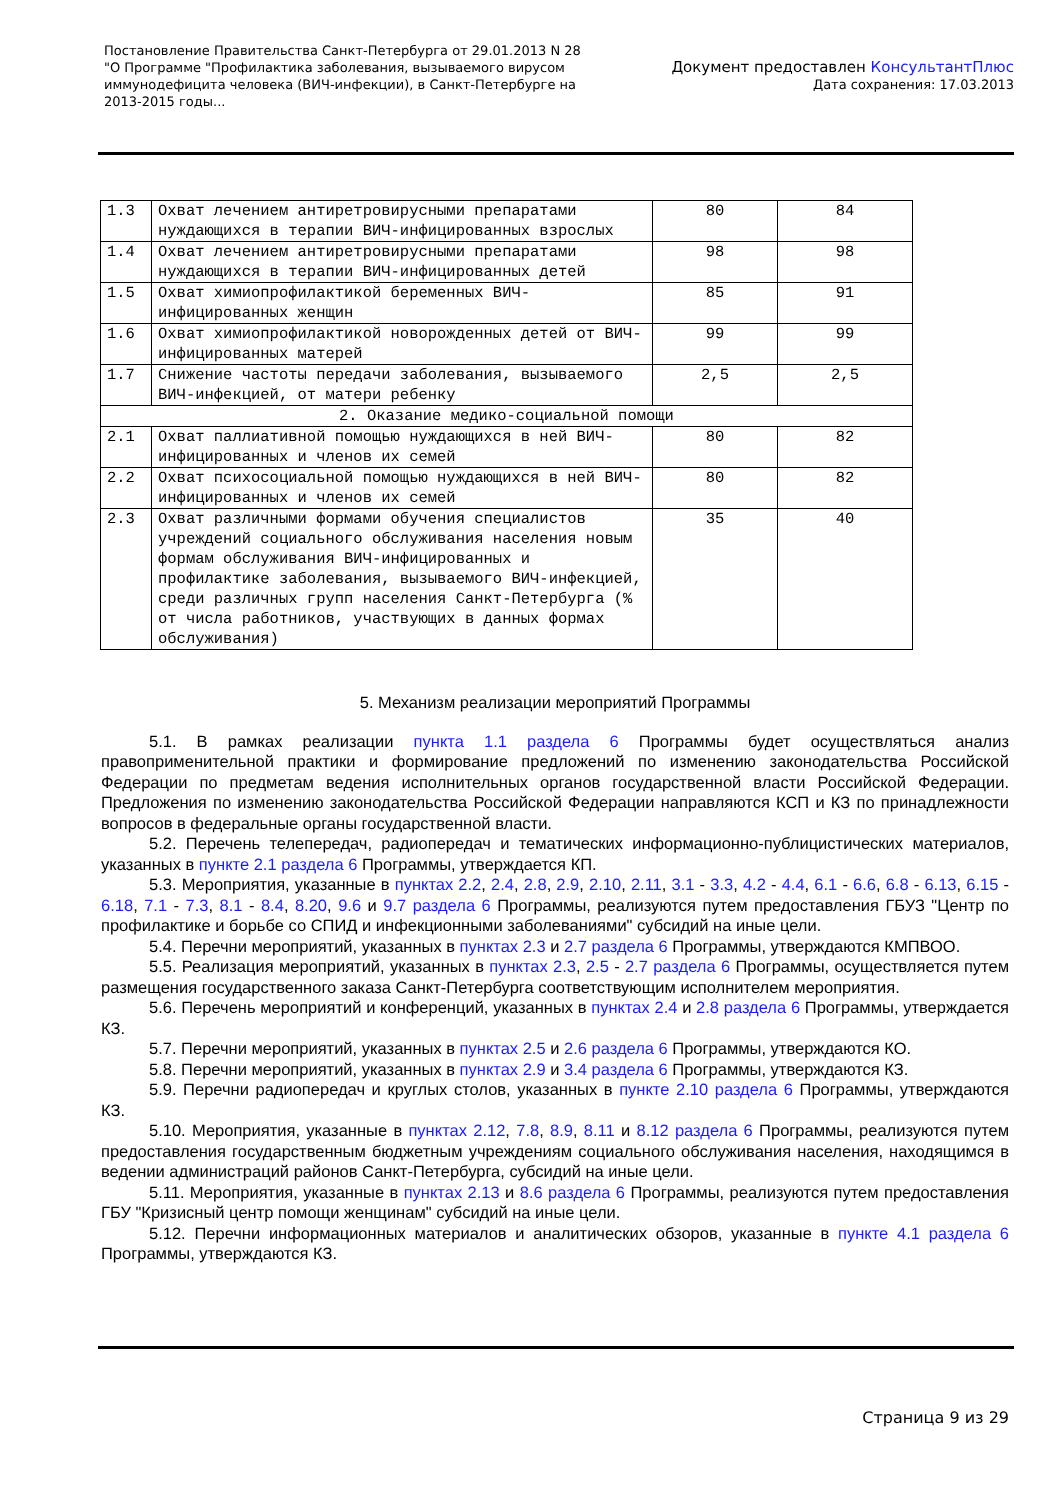Постановление Правительства Санкт-Петербурга от 29.01.2013 N 28
"О Программе "Профилактика заболевания, вызываемого вирусом
иммунодефицита человека (ВИЧ-инфекции), в Санкт-Петербурге на
2013-2015 годы...
Документ предоставлен КонсультантПлюс
Дата сохранения: 17.03.2013
| 1.3 | Охват лечением антиретровирусными препаратами нуждающихся в терапии ВИЧ-инфицированных взрослых | 80 | 84 |
| 1.4 | Охват лечением антиретровирусными препаратами нуждающихся в терапии ВИЧ-инфицированных детей | 98 | 98 |
| 1.5 | Охват химиопрофилактикой беременных ВИЧ-инфицированных женщин | 85 | 91 |
| 1.6 | Охват химиопрофилактикой новорожденных детей от ВИЧ-инфицированных матерей | 99 | 99 |
| 1.7 | Снижение частоты передачи заболевания, вызываемого ВИЧ-инфекцией, от матери ребенку | 2,5 | 2,5 |
| 2. Оказание медико-социальной помощи | | | |
| 2.1 | Охват паллиативной помощью нуждающихся в ней ВИЧ-инфицированных и членов их семей | 80 | 82 |
| 2.2 | Охват психосоциальной помощью нуждающихся в ней ВИЧ-инфицированных и членов их семей | 80 | 82 |
| 2.3 | Охват различными формами обучения специалистов учреждений социального обслуживания населения новым формам обслуживания ВИЧ-инфицированных и профилактике заболевания, вызываемого ВИЧ-инфекцией, среди различных групп населения Санкт-Петербурга (% от числа работников, участвующих в данных формах обслуживания) | 35 | 40 |
5. Механизм реализации мероприятий Программы
5.1. В рамках реализации пункта 1.1 раздела 6 Программы будет осуществляться анализ правоприменительной практики и формирование предложений по изменению законодательства Российской Федерации по предметам ведения исполнительных органов государственной власти Российской Федерации. Предложения по изменению законодательства Российской Федерации направляются КСП и КЗ по принадлежности вопросов в федеральные органы государственной власти.
5.2. Перечень телепередач, радиопередач и тематических информационно-публицистических материалов, указанных в пункте 2.1 раздела 6 Программы, утверждается КП.
5.3. Мероприятия, указанные в пунктах 2.2, 2.4, 2.8, 2.9, 2.10, 2.11, 3.1 - 3.3, 4.2 - 4.4, 6.1 - 6.6, 6.8 - 6.13, 6.15 - 6.18, 7.1 - 7.3, 8.1 - 8.4, 8.20, 9.6 и 9.7 раздела 6 Программы, реализуются путем предоставления ГБУЗ "Центр по профилактике и борьбе со СПИД и инфекционными заболеваниями" субсидий на иные цели.
5.4. Перечни мероприятий, указанных в пунктах 2.3 и 2.7 раздела 6 Программы, утверждаются КМПВОО.
5.5. Реализация мероприятий, указанных в пунктах 2.3, 2.5 - 2.7 раздела 6 Программы, осуществляется путем размещения государственного заказа Санкт-Петербурга соответствующим исполнителем мероприятия.
5.6. Перечень мероприятий и конференций, указанных в пунктах 2.4 и 2.8 раздела 6 Программы, утверждается КЗ.
5.7. Перечни мероприятий, указанных в пунктах 2.5 и 2.6 раздела 6 Программы, утверждаются КО.
5.8. Перечни мероприятий, указанных в пунктах 2.9 и 3.4 раздела 6 Программы, утверждаются КЗ.
5.9. Перечни радиопередач и круглых столов, указанных в пункте 2.10 раздела 6 Программы, утверждаются КЗ.
5.10. Мероприятия, указанные в пунктах 2.12, 7.8, 8.9, 8.11 и 8.12 раздела 6 Программы, реализуются путем предоставления государственным бюджетным учреждениям социального обслуживания населения, находящимся в ведении администраций районов Санкт-Петербурга, субсидий на иные цели.
5.11. Мероприятия, указанные в пунктах 2.13 и 8.6 раздела 6 Программы, реализуются путем предоставления ГБУ "Кризисный центр помощи женщинам" субсидий на иные цели.
5.12. Перечни информационных материалов и аналитических обзоров, указанные в пункте 4.1 раздела 6 Программы, утверждаются КЗ.
Страница 9 из 29